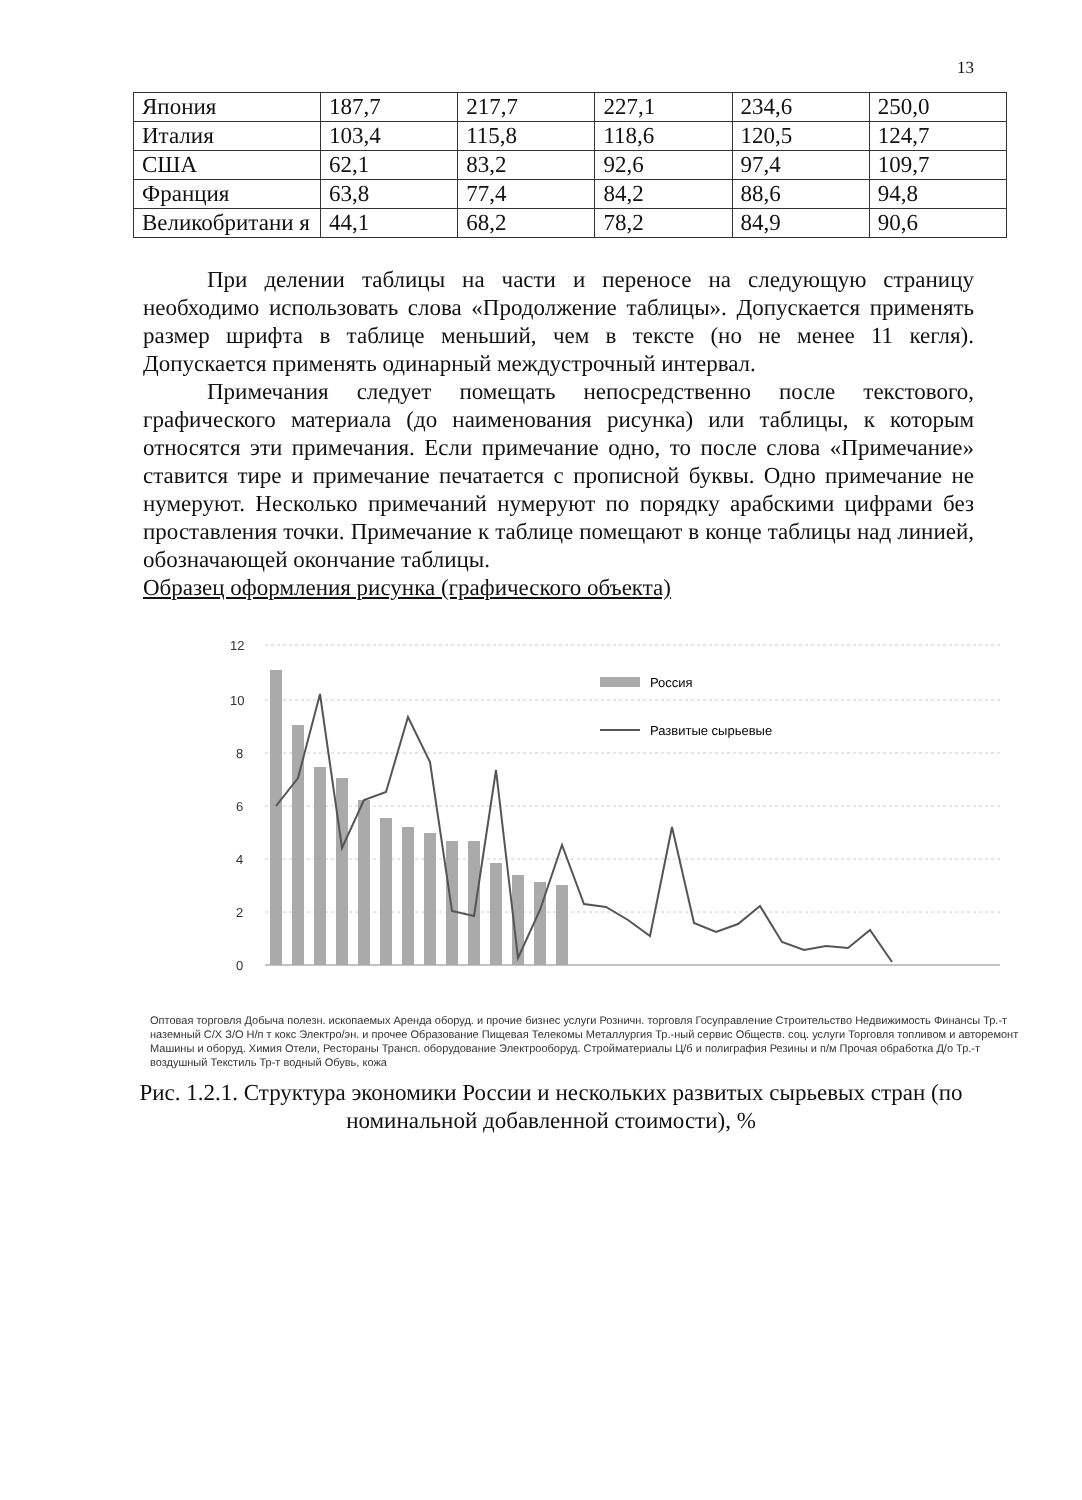13
| Япония | 187,7 | 217,7 | 227,1 | 234,6 | 250,0 |
| Италия | 103,4 | 115,8 | 118,6 | 120,5 | 124,7 |
| США | 62,1 | 83,2 | 92,6 | 97,4 | 109,7 |
| Франция | 63,8 | 77,4 | 84,2 | 88,6 | 94,8 |
| Великобритани я | 44,1 | 68,2 | 78,2 | 84,9 | 90,6 |
При делении таблицы на части и переносе на следующую страницу необходимо использовать слова «Продолжение таблицы». Допускается применять размер шрифта в таблице меньший, чем в тексте (но не менее 11 кегля). Допускается применять одинарный междустрочный интервал.
Примечания следует помещать непосредственно после текстового, графического материала (до наименования рисунка) или таблицы, к которым относятся эти примечания. Если примечание одно, то после слова «Примечание» ставится тире и примечание печатается с прописной буквы. Одно примечание не нумеруют. Несколько примечаний нумеруют по порядку арабскими цифрами без проставления точки. Примечание к таблице помещают в конце таблицы над линией, обозначающей окончание таблицы.
Образец оформления рисунка (графического объекта)
12
10
8
6
4
2
0
Россия
Развитые сырьевые
Оптовая торговля Добыча полезн. ископаемых Аренда оборуд. и прочие бизнес услуги Розничн. торговля Госуправление Строительство Недвижимость Финансы Тр.-т наземный С/Х З/О Н/п т кокс Электро/эн. и прочее Образование Пищевая Телекомы Металлургия Тр.-ный сервис Обществ. соц. услуги Торговля топливом и авторемонт Машины и оборуд. Химия Отели, Рестораны Трансп. оборудование Электрооборуд. Стройматериалы Ц/б и полиграфия Резины и п/м Прочая обработка Д/о Тр.-т воздушный Текстиль Тр-т водный Обувь, кожа
Рис. 1.2.1. Структура экономики России и нескольких развитых сырьевых стран (по номинальной добавленной стоимости), %